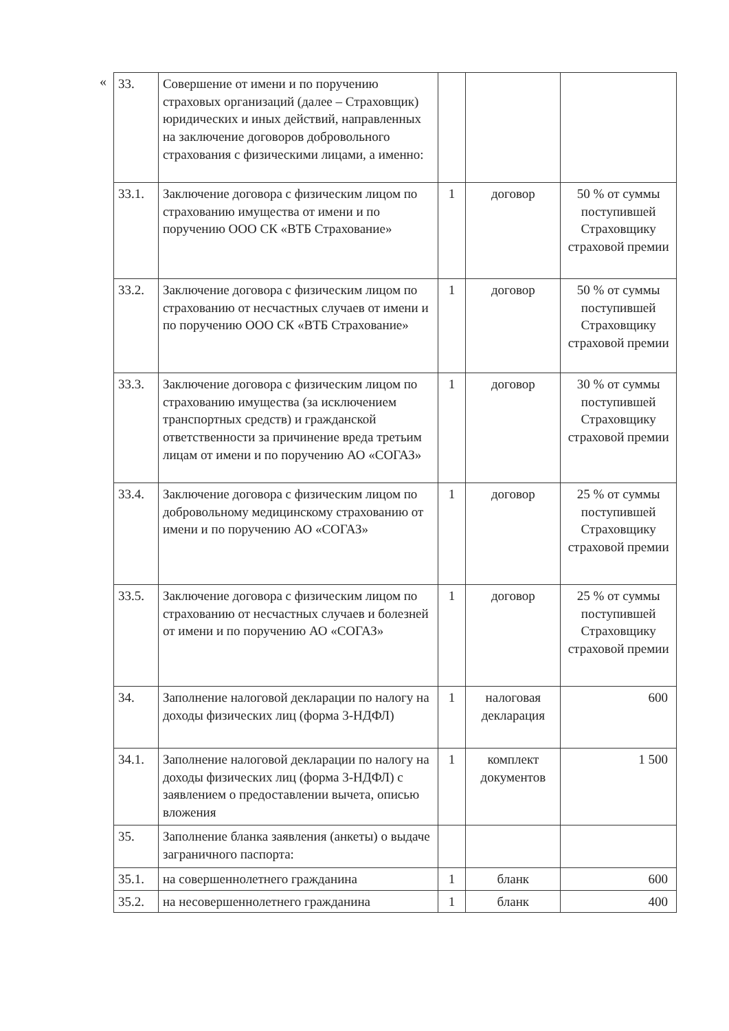«
| 33. | Совершение от имени и по поручению страховых организаций (далее – Страховщик) юридических и иных действий, направленных на заключение договоров добровольного страхования с физическими лицами, а именно: | | | |
| 33.1. | Заключение договора с физическим лицом по страхованию имущества от имени и по поручению ООО СК «ВТБ Страхование» | 1 | договор | 50 % от суммы поступившей Страховщику страховой премии |
| 33.2. | Заключение договора с физическим лицом по страхованию от несчастных случаев от имени и по поручению ООО СК «ВТБ Страхование» | 1 | договор | 50 % от суммы поступившей Страховщику страховой премии |
| 33.3. | Заключение договора с физическим лицом по страхованию имущества (за исключением транспортных средств) и гражданской ответственности за причинение вреда третьим лицам от имени и по поручению АО «СОГАЗ» | 1 | договор | 30 % от суммы поступившей Страховщику страховой премии |
| 33.4. | Заключение договора с физическим лицом по добровольному медицинскому страхованию от имени и по поручению АО «СОГАЗ» | 1 | договор | 25 % от суммы поступившей Страховщику страховой премии |
| 33.5. | Заключение договора с физическим лицом по страхованию от несчастных случаев и болезней от имени и по поручению АО «СОГАЗ» | 1 | договор | 25 % от суммы поступившей Страховщику страховой премии |
| 34. | Заполнение налоговой декларации по налогу на доходы физических лиц (форма 3-НДФЛ) | 1 | налоговая декларация | 600 |
| 34.1. | Заполнение налоговой декларации по налогу на доходы физических лиц (форма 3-НДФЛ) с заявлением о предоставлении вычета, описью вложения | 1 | комплект документов | 1 500 |
| 35. | Заполнение бланка заявления (анкеты) о выдаче заграничного паспорта: | | | |
| 35.1. | на совершеннолетнего гражданина | 1 | бланк | 600 |
| 35.2. | на несовершеннолетнего гражданина | 1 | бланк | 400 |